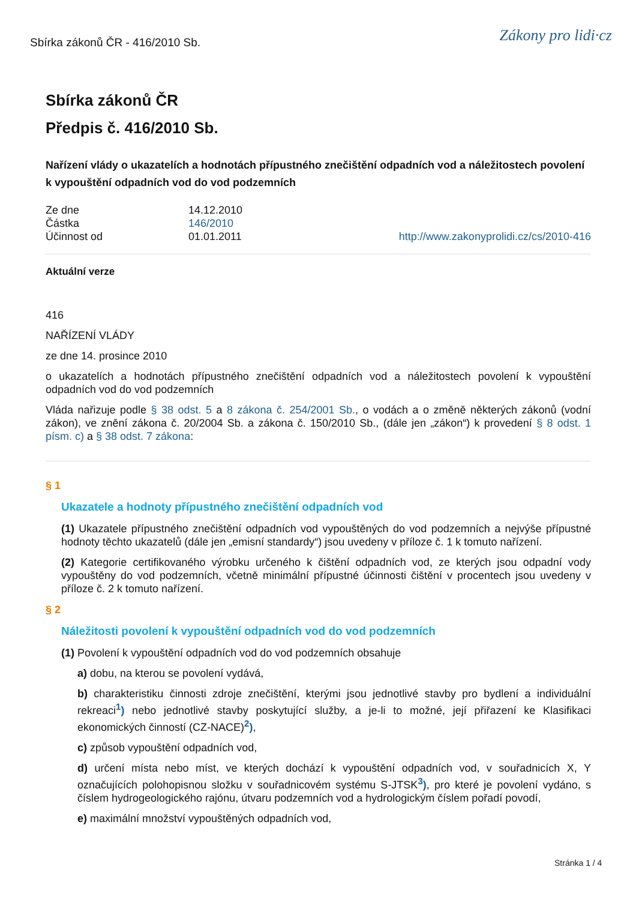Sbírka zákonů ČR - 416/2010 Sb. Zákony pro lidi·cz
Sbírka zákonů ČR
Předpis č. 416/2010 Sb.
Nařízení vlády o ukazatelích a hodnotách přípustného znečištění odpadních vod a náležitostech povolení k vypouštění odpadních vod do vod podzemních
Ze dne 14.12.2010 Částka 146/2010 Účinnost od 01.01.2011 http://www.zakonyprolidi.cz/cs/2010-416
Aktuální verze
416
NAŘÍZENÍ VLÁDY
ze dne 14. prosince 2010
o ukazatelích a hodnotách přípustného znečištění odpadních vod a náležitostech povolení k vypouštění odpadních vod do vod podzemních
Vláda nařizuje podle § 38 odst. 5 a 8 zákona č. 254/2001 Sb., o vodách a o změně některých zákonů (vodní zákon), ve znění zákona č. 20/2004 Sb. a zákona č. 150/2010 Sb., (dále jen „zákon“) k provedení § 8 odst. 1 písm. c) a § 38 odst. 7 zákona:
§ 1
Ukazatele a hodnoty přípustného znečištění odpadních vod
(1) Ukazatele přípustného znečištění odpadních vod vypouštěných do vod podzemních a nejvýše přípustné hodnoty těchto ukazatelů (dále jen „emisní standardy“) jsou uvedeny v příloze č. 1 k tomuto nařízení.
(2) Kategorie certifikovaného výrobku určeného k čištění odpadních vod, ze kterých jsou odpadní vody vypouštěny do vod podzemních, včetně minimální přípustné účinnosti čištění v procentech jsou uvedeny v příloze č. 2 k tomuto nařízení.
§ 2
Náležitosti povolení k vypouštění odpadních vod do vod podzemních
(1) Povolení k vypouštění odpadních vod do vod podzemních obsahuje
a) dobu, na kterou se povolení vydává,
b) charakteristiku činnosti zdroje znečištění, kterými jsou jednotlivé stavby pro bydlení a individuální rekreaci<sup>1</sup>) nebo jednotlivé stavby poskytující služby, a je-li to možné, její přiřazení ke Klasifikaci ekonomických činností (CZ-NACE)<sup>2</sup>),
c) způsob vypouštění odpadních vod,
d) určení místa nebo míst, ve kterých dochází k vypouštění odpadních vod, v souřadnicích X, Y označujících polohopisnou složku v souřadnicovém systému S-JTSK<sup>3</sup>), pro které je povolení vydáno, s číslem hydrogeologického rajónu, útvaru podzemních vod a hydrologickým číslem pořadí povodí,
e) maximální množství vypouštěných odpadních vod,
Stránka 1 / 4